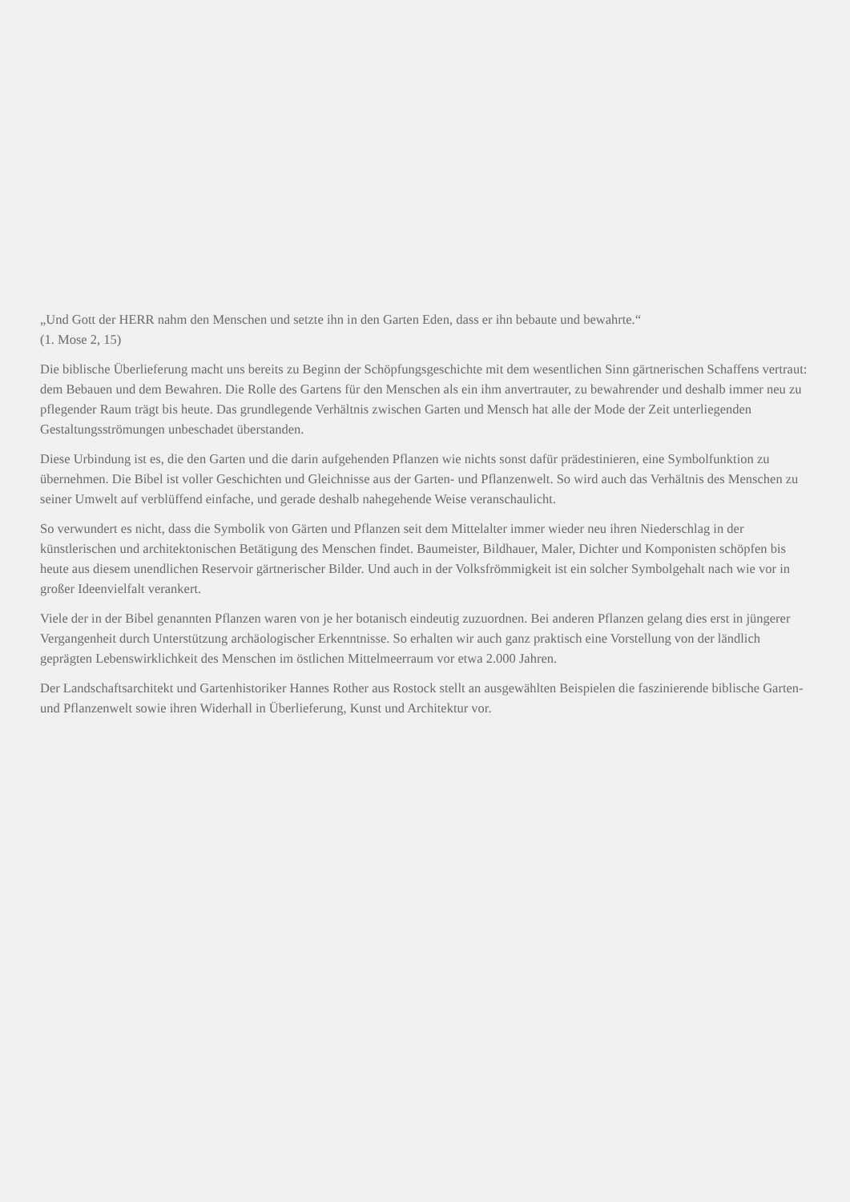„Und Gott der HERR nahm den Menschen und setzte ihn in den Garten Eden, dass er ihn bebaute und bewahrte.“
(1. Mose 2, 15)
Die biblische Überlieferung macht uns bereits zu Beginn der Schöpfungsgeschichte mit dem wesentlichen Sinn gärtnerischen Schaffens vertraut: dem Bebauen und dem Bewahren. Die Rolle des Gartens für den Menschen als ein ihm anvertrauter, zu bewahrender und deshalb immer neu zu pflegender Raum trägt bis heute. Das grundlegende Verhältnis zwischen Garten und Mensch hat alle der Mode der Zeit unterliegenden Gestaltungsströmungen unbeschadet überstanden.
Diese Urbindung ist es, die den Garten und die darin aufgehenden Pflanzen wie nichts sonst dafür prädestinieren, eine Symbolfunktion zu übernehmen. Die Bibel ist voller Geschichten und Gleichnisse aus der Garten- und Pflanzenwelt. So wird auch das Verhältnis des Menschen zu seiner Umwelt auf verblüffend einfache, und gerade deshalb nahegehende Weise veranschaulicht.
So verwundert es nicht, dass die Symbolik von Gärten und Pflanzen seit dem Mittelalter immer wieder neu ihren Niederschlag in der künstlerischen und architektonischen Betätigung des Menschen findet. Baumeister, Bildhauer, Maler, Dichter und Komponisten schöpfen bis heute aus diesem unendlichen Reservoir gärtnerischer Bilder. Und auch in der Volksfrömmigkeit ist ein solcher Symbolgehalt nach wie vor in großer Ideenvielfalt verankert.
Viele der in der Bibel genannten Pflanzen waren von je her botanisch eindeutig zuzuordnen. Bei anderen Pflanzen gelang dies erst in jüngerer Vergangenheit durch Unterstützung archäologischer Erkenntnisse. So erhalten wir auch ganz praktisch eine Vorstellung von der ländlich geprägten Lebenswirklichkeit des Menschen im östlichen Mittelmeerraum vor etwa 2.000 Jahren.
Der Landschaftsarchitekt und Gartenhistoriker Hannes Rother aus Rostock stellt an ausgewählten Beispielen die faszinierende biblische Garten- und Pflanzenwelt sowie ihren Widerhall in Überlieferung, Kunst und Architektur vor.